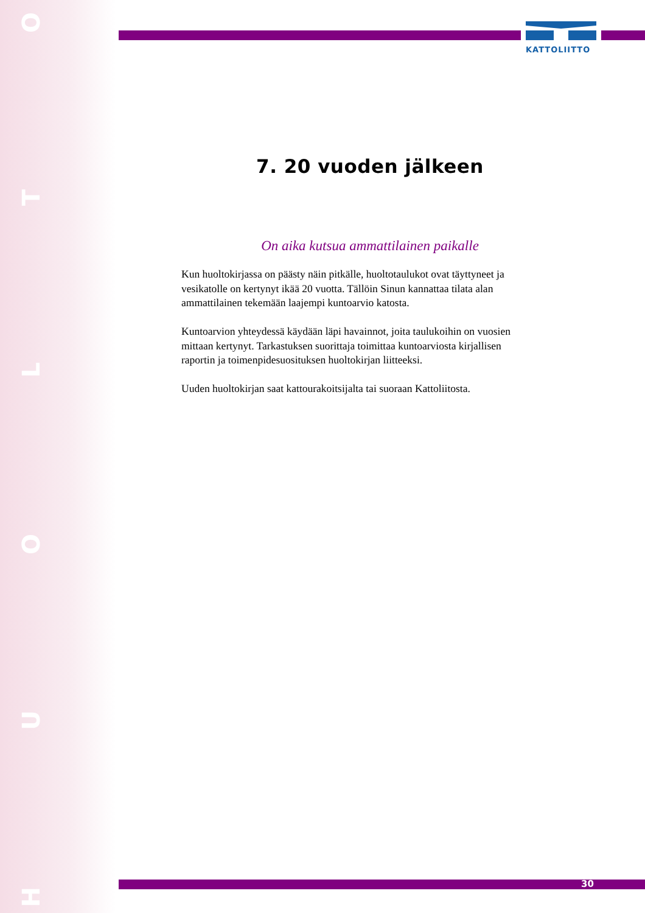HUOLTO
KATTOLIITTO
7. 20 vuoden jälkeen
On aika kutsua ammattilainen paikalle
Kun huoltokirjassa on päästy näin pitkälle, huoltotaulukot ovat täyttyneet ja vesikatolle on kertynyt ikää 20 vuotta. Tällöin Sinun kannattaa tilata alan ammattilainen tekemään laajempi kuntoarvio katosta.
Kuntoarvion yhteydessä käydään läpi havainnot, joita taulukoihin on vuosien mittaan kertynyt. Tarkastuksen suorittaja toimittaa kuntoarviosta kirjallisen raportin ja toimenpidesuosituksen huoltokirjan liitteeksi.
Uuden huoltokirjan saat kattourakoitsijalta tai suoraan Kattoliitosta.
30